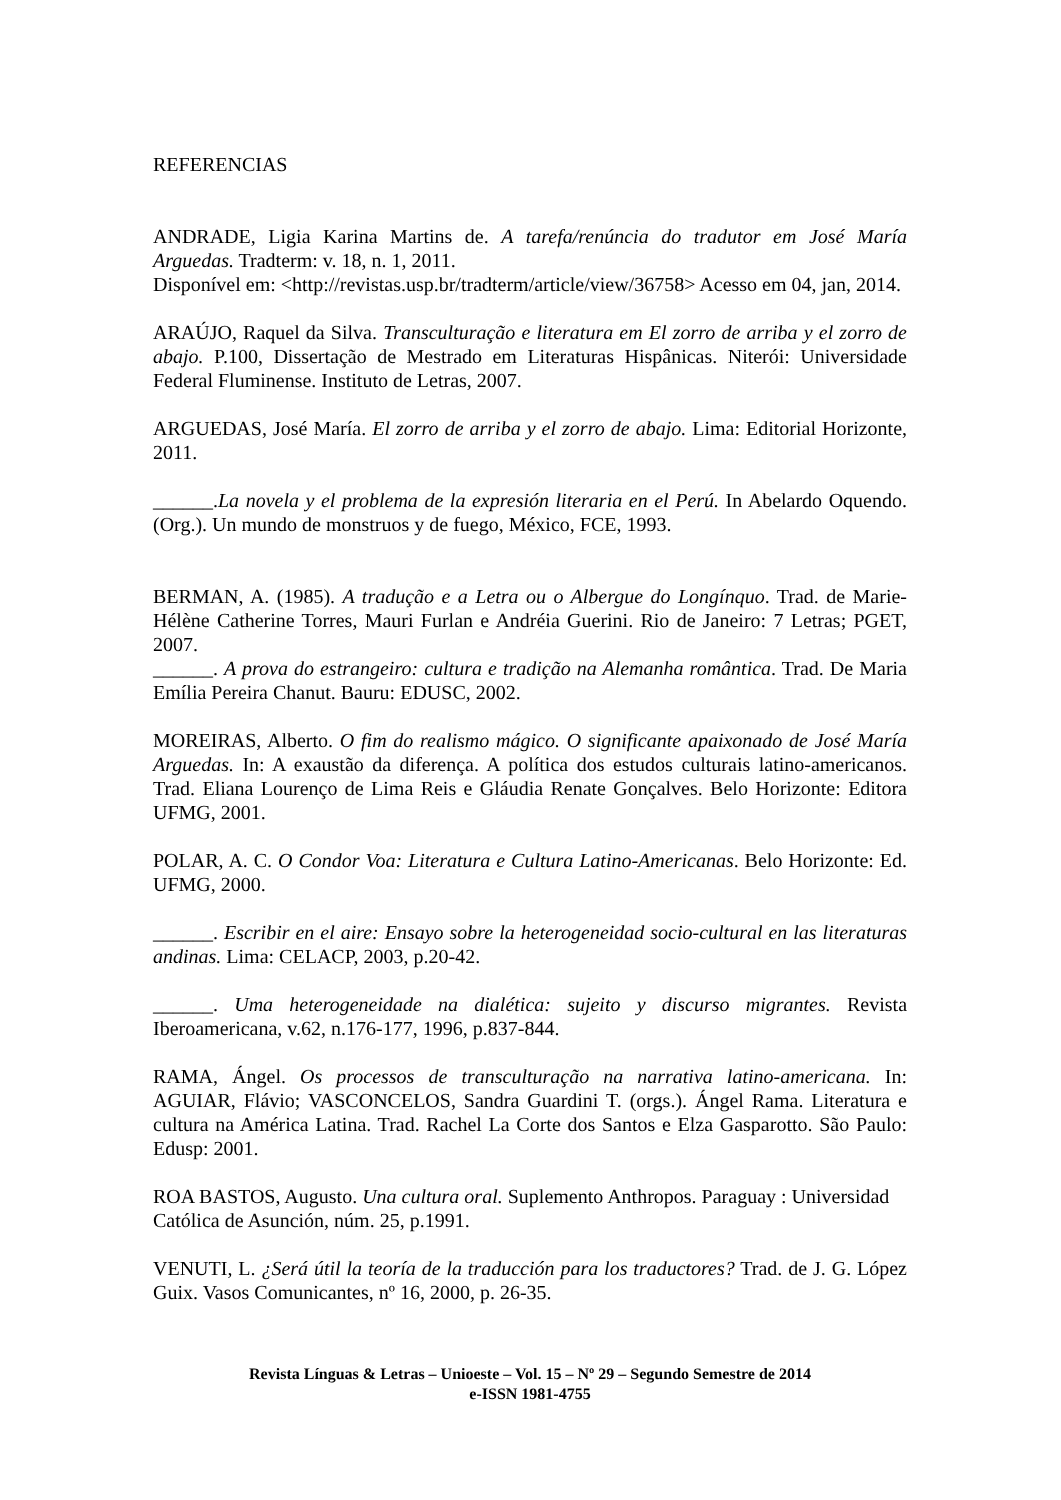REFERENCIAS
ANDRADE, Ligia Karina Martins de. A tarefa/renúncia do tradutor em José María Arguedas. Tradterm: v. 18, n. 1, 2011.
Disponível em: <http://revistas.usp.br/tradterm/article/view/36758> Acesso em 04, jan, 2014.
ARAÚJO, Raquel da Silva. Transculturação e literatura em El zorro de arriba y el zorro de abajo. P.100, Dissertação de Mestrado em Literaturas Hispânicas. Niterói: Universidade Federal Fluminense. Instituto de Letras, 2007.
ARGUEDAS, José María. El zorro de arriba y el zorro de abajo. Lima: Editorial Horizonte, 2011.
______.La novela y el problema de la expresión literaria en el Perú. In Abelardo Oquendo. (Org.). Un mundo de monstruos y de fuego, México, FCE, 1993.
BERMAN, A. (1985). A tradução e a Letra ou o Albergue do Longínquo. Trad. de Marie-Hélène Catherine Torres, Mauri Furlan e Andréia Guerini. Rio de Janeiro: 7 Letras; PGET, 2007.
______. A prova do estrangeiro: cultura e tradição na Alemanha romântica. Trad. De Maria Emília Pereira Chanut. Bauru: EDUSC, 2002.
MOREIRAS, Alberto. O fim do realismo mágico. O significante apaixonado de José María Arguedas. In: A exaustão da diferença. A política dos estudos culturais latino-americanos. Trad. Eliana Lourenço de Lima Reis e Gláudia Renate Gonçalves. Belo Horizonte: Editora UFMG, 2001.
POLAR, A. C. O Condor Voa: Literatura e Cultura Latino-Americanas. Belo Horizonte: Ed. UFMG, 2000.
______. Escribir en el aire: Ensayo sobre la heterogeneidad socio-cultural en las literaturas andinas. Lima: CELACP, 2003, p.20-42.
______. Uma heterogeneidade na dialética: sujeito y discurso migrantes. Revista Iberoamericana, v.62, n.176-177, 1996, p.837-844.
RAMA, Ángel. Os processos de transculturação na narrativa latino-americana. In: AGUIAR, Flávio; VASCONCELOS, Sandra Guardini T. (orgs.). Ángel Rama. Literatura e cultura na América Latina. Trad. Rachel La Corte dos Santos e Elza Gasparotto. São Paulo: Edusp: 2001.
ROA BASTOS, Augusto. Una cultura oral. Suplemento Anthropos. Paraguay : Universidad Católica de Asunción, núm. 25, p.1991.
VENUTI, L. ¿Será útil la teoría de la traducción para los traductores? Trad. de J. G. López Guix. Vasos Comunicantes, nº 16, 2000, p. 26-35.
Revista Línguas & Letras – Unioeste – Vol. 15 – Nº 29 – Segundo Semestre de 2014
e-ISSN 1981-4755